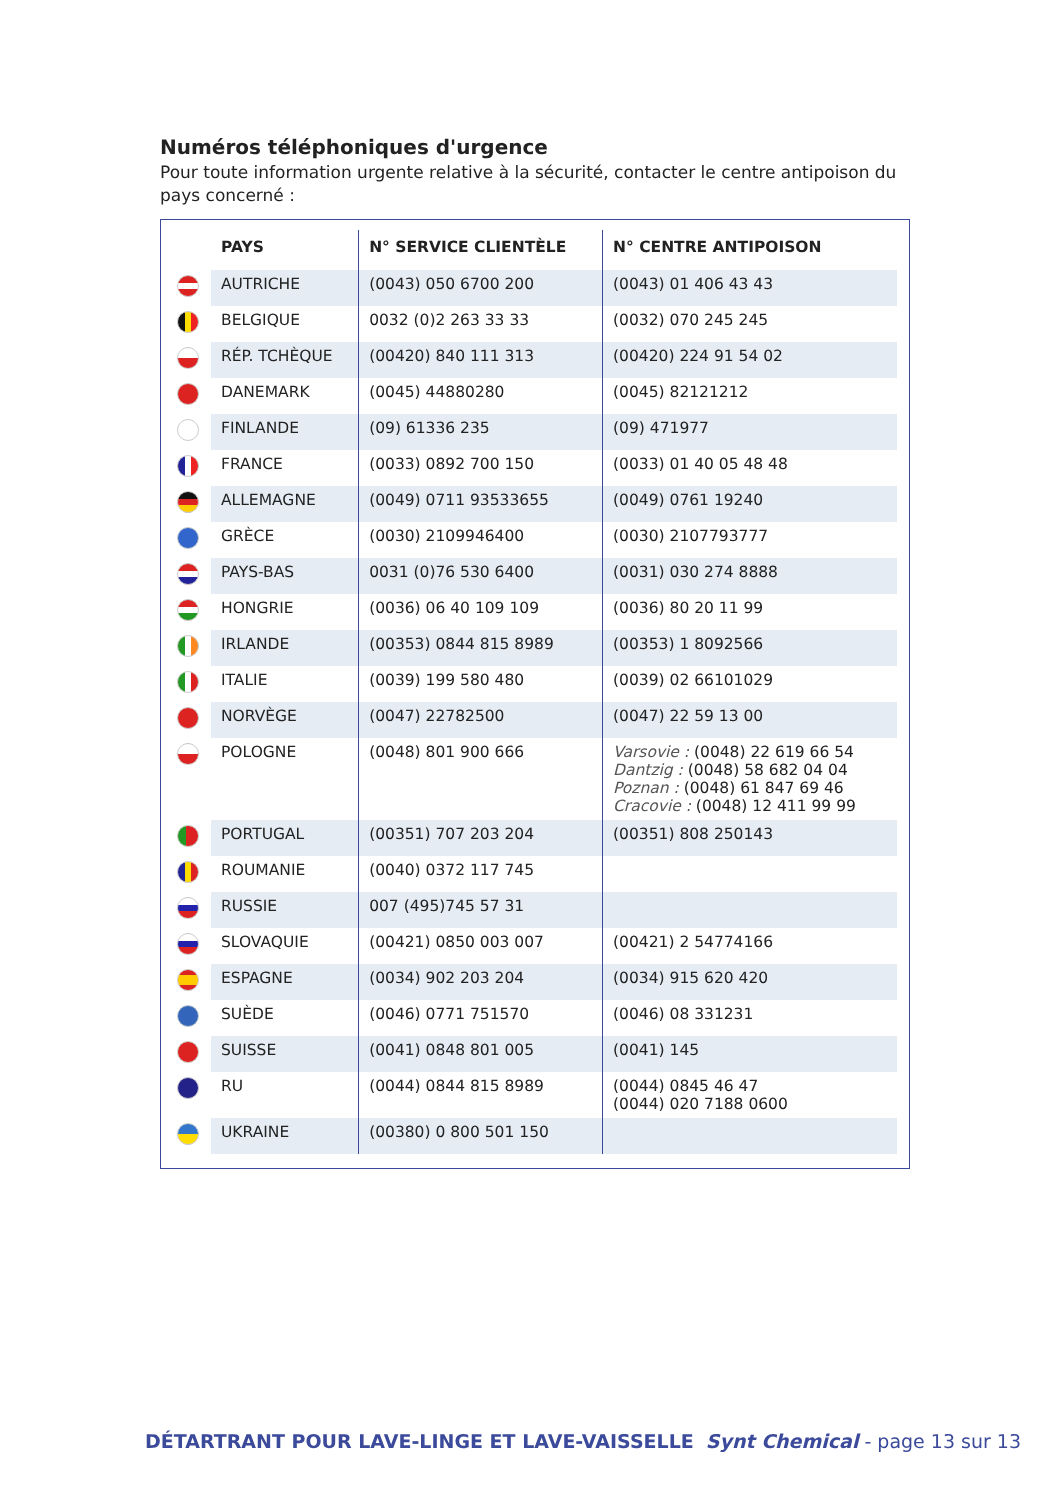Numéros téléphoniques d'urgence
Pour toute information urgente relative à la sécurité, contacter le centre antipoison du pays concerné :
| | PAYS | N° SERVICE CLIENTÈLE | N° CENTRE ANTIPOISON |
| --- | --- | --- | --- |
| | AUTRICHE | (0043) 050 6700 200 | (0043) 01 406 43 43 |
| | BELGIQUE | 0032 (0)2 263 33 33 | (0032) 070 245 245 |
| | RÉP. TCHÈQUE | (00420) 840 111 313 | (00420) 224 91 54 02 |
| | DANEMARK | (0045) 44880280 | (0045) 82121212 |
| | FINLANDE | (09) 61336 235 | (09) 471977 |
| | FRANCE | (0033) 0892 700 150 | (0033) 01 40 05 48 48 |
| | ALLEMAGNE | (0049) 0711 93533655 | (0049) 0761 19240 |
| | GRÈCE | (0030) 2109946400 | (0030) 2107793777 |
| | PAYS-BAS | 0031 (0)76 530 6400 | (0031) 030 274 8888 |
| | HONGRIE | (0036) 06 40 109 109 | (0036) 80 20 11 99 |
| | IRLANDE | (00353) 0844 815 8989 | (00353) 1 8092566 |
| | ITALIE | (0039) 199 580 480 | (0039) 02 66101029 |
| | NORVÈGE | (0047) 22782500 | (0047) 22 59 13 00 |
| | POLOGNE | (0048) 801 900 666 | Varsovie : (0048) 22 619 66 54 Dantzig : (0048) 58 682 04 04 Poznan : (0048) 61 847 69 46 Cracovie : (0048) 12 411 99 99 |
| | PORTUGAL | (00351) 707 203 204 | (00351) 808 250143 |
| | ROUMANIE | (0040) 0372 117 745 | |
| | RUSSIE | 007 (495)745 57 31 | |
| | SLOVAQUIE | (00421) 0850 003 007 | (00421) 2 54774166 |
| | ESPAGNE | (0034) 902 203 204 | (0034) 915 620 420 |
| | SUÈDE | (0046) 0771 751570 | (0046) 08 331231 |
| | SUISSE | (0041) 0848 801 005 | (0041) 145 |
| | RU | (0044) 0844 815 8989 | (0044) 0845 46 47 (0044) 020 7188 0600 |
| | UKRAINE | (00380) 0 800 501 150 | |
DÉTARTRANT POUR LAVE-LINGE ET LAVE-VAISSELLE Synt Chemical - page 13 sur 13